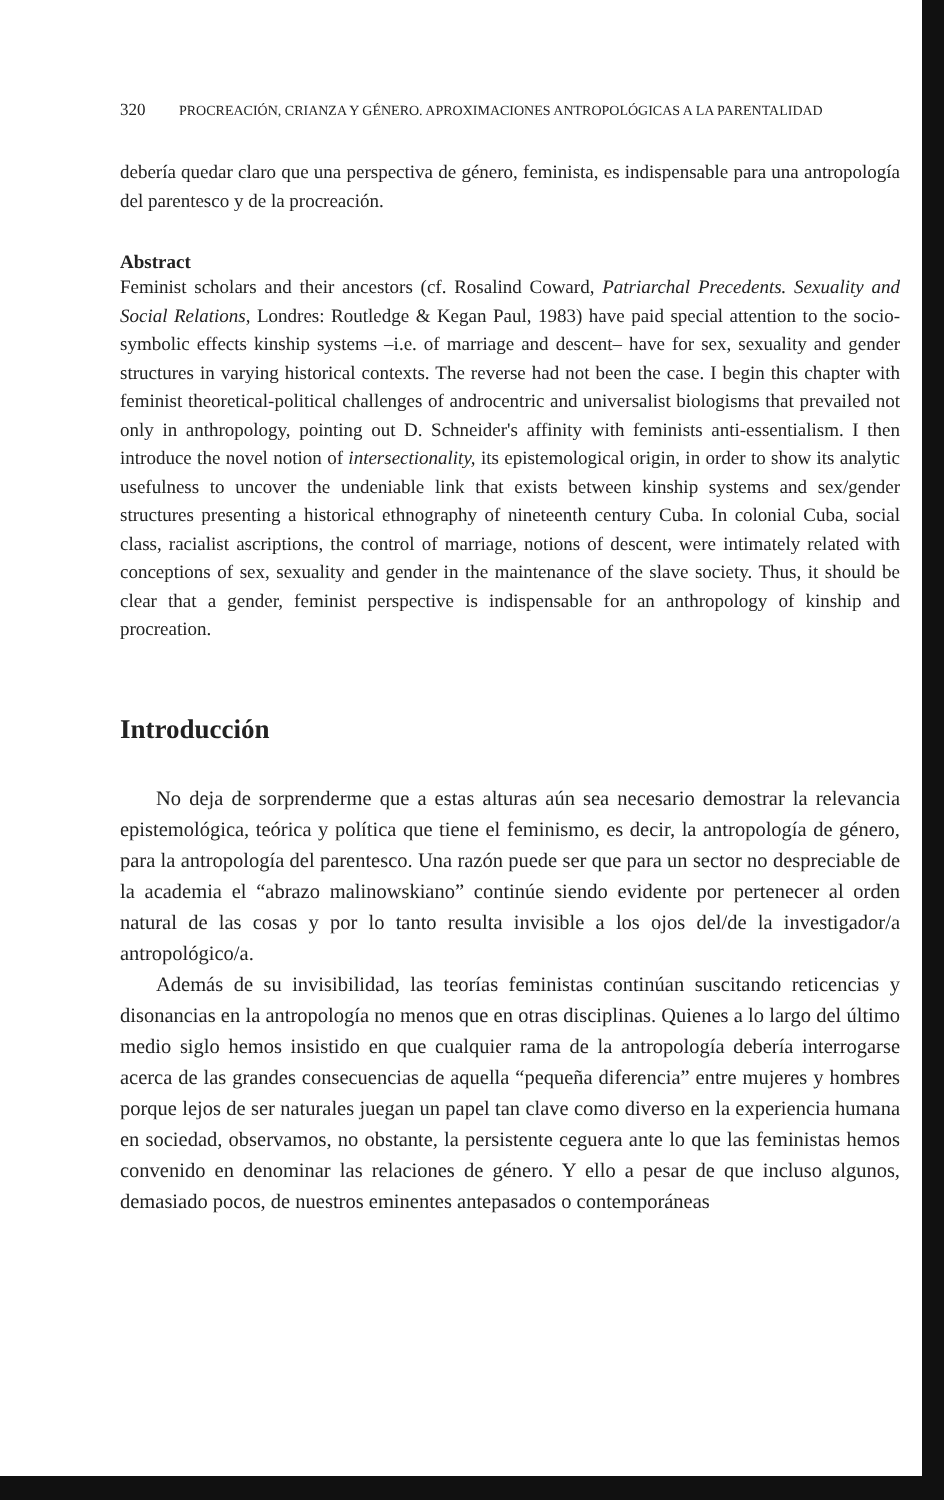320 PROCREACIÓN, CRIANZA Y GÉNERO. APROXIMACIONES ANTROPOLÓGICAS A LA PARENTALIDAD
debería quedar claro que una perspectiva de género, feminista, es indispensable para una antropología del parentesco y de la procreación.
Abstract
Feminist scholars and their ancestors (cf. Rosalind Coward, Patriarchal Precedents. Sexuality and Social Relations, Londres: Routledge & Kegan Paul, 1983) have paid special attention to the socio-symbolic effects kinship systems –i.e. of marriage and descent– have for sex, sexuality and gender structures in varying historical contexts. The reverse had not been the case. I begin this chapter with feminist theoretical-political challenges of androcentric and universalist biologisms that prevailed not only in anthropology, pointing out D. Schneider's affinity with feminists anti-essentialism. I then introduce the novel notion of intersectionality, its epistemological origin, in order to show its analytic usefulness to uncover the undeniable link that exists between kinship systems and sex/gender structures presenting a historical ethnography of nineteenth century Cuba. In colonial Cuba, social class, racialist ascriptions, the control of marriage, notions of descent, were intimately related with conceptions of sex, sexuality and gender in the maintenance of the slave society. Thus, it should be clear that a gender, feminist perspective is indispensable for an anthropology of kinship and procreation.
Introducción
No deja de sorprenderme que a estas alturas aún sea necesario demostrar la relevancia epistemológica, teórica y política que tiene el feminismo, es decir, la antropología de género, para la antropología del parentesco. Una razón puede ser que para un sector no despreciable de la academia el “abrazo malinowskiano” continúe siendo evidente por pertenecer al orden natural de las cosas y por lo tanto resulta invisible a los ojos del/de la investigador/a antropológico/a.
Además de su invisibilidad, las teorías feministas continúan suscitando reticencias y disonancias en la antropología no menos que en otras disciplinas. Quienes a lo largo del último medio siglo hemos insistido en que cualquier rama de la antropología debería interrogarse acerca de las grandes consecuencias de aquella “pequeña diferencia” entre mujeres y hombres porque lejos de ser naturales juegan un papel tan clave como diverso en la experiencia humana en sociedad, observamos, no obstante, la persistente ceguera ante lo que las feministas hemos convenido en denominar las relaciones de género. Y ello a pesar de que incluso algunos, demasiado pocos, de nuestros eminentes antepasados o contemporáneas